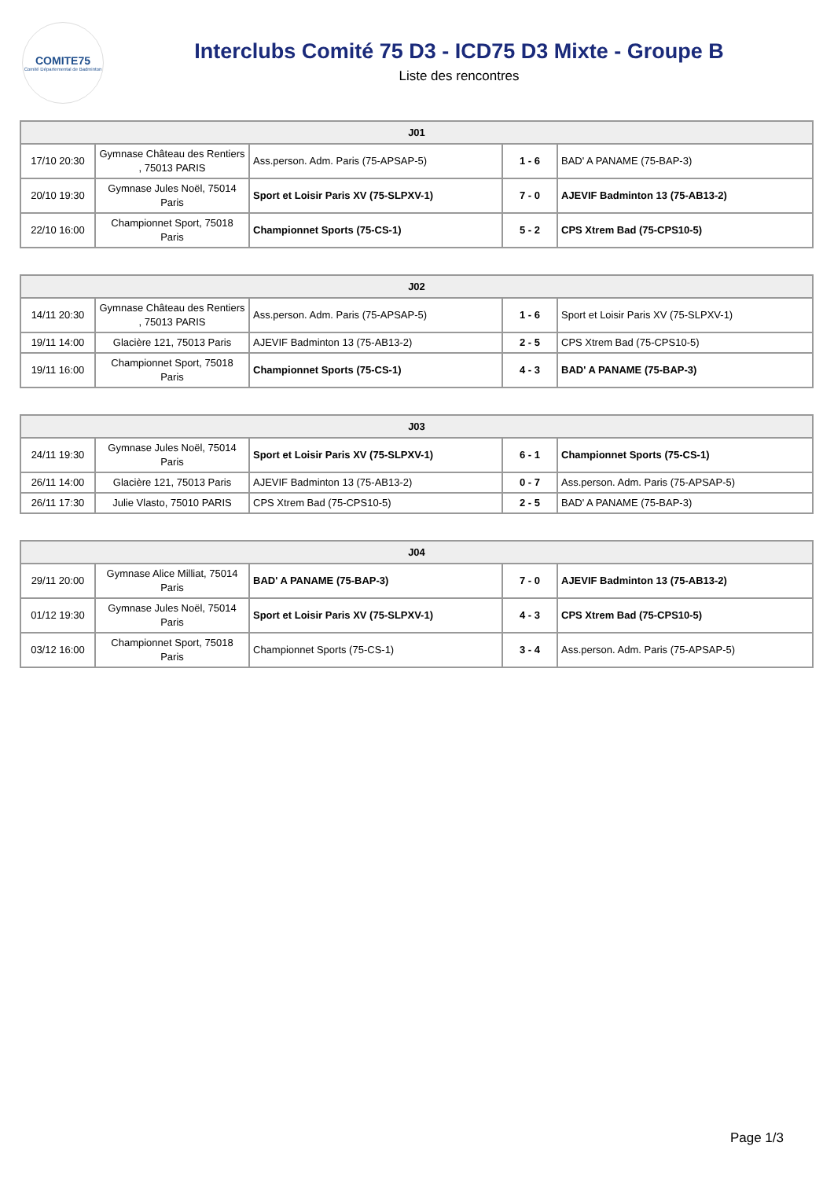COMITE75
Comité Départemental de Badminton
Interclubs Comité 75 D3 - ICD75 D3 Mixte - Groupe B
Liste des rencontres
| J01 | | | | |
| --- | --- | --- | --- | --- |
| 17/10 20:30 | Gymnase Château des Rentiers , 75013 PARIS | Ass.person. Adm. Paris (75-APSAP-5) | 1 - 6 | BAD' A PANAME (75-BAP-3) |
| 20/10 19:30 | Gymnase Jules Noël, 75014 Paris | Sport et Loisir Paris XV (75-SLPXV-1) | 7 - 0 | AJEVIF Badminton 13 (75-AB13-2) |
| 22/10 16:00 | Championnet Sport, 75018 Paris | Championnet Sports (75-CS-1) | 5 - 2 | CPS Xtrem Bad (75-CPS10-5) |
| J02 | | | | |
| --- | --- | --- | --- | --- |
| 14/11 20:30 | Gymnase Château des Rentiers , 75013 PARIS | Ass.person. Adm. Paris (75-APSAP-5) | 1 - 6 | Sport et Loisir Paris XV (75-SLPXV-1) |
| 19/11 14:00 | Glacière 121, 75013 Paris | AJEVIF Badminton 13 (75-AB13-2) | 2 - 5 | CPS Xtrem Bad (75-CPS10-5) |
| 19/11 16:00 | Championnet Sport, 75018 Paris | Championnet Sports (75-CS-1) | 4 - 3 | BAD' A PANAME (75-BAP-3) |
| J03 | | | | |
| --- | --- | --- | --- | --- |
| 24/11 19:30 | Gymnase Jules Noël, 75014 Paris | Sport et Loisir Paris XV (75-SLPXV-1) | 6 - 1 | Championnet Sports (75-CS-1) |
| 26/11 14:00 | Glacière 121, 75013 Paris | AJEVIF Badminton 13 (75-AB13-2) | 0 - 7 | Ass.person. Adm. Paris (75-APSAP-5) |
| 26/11 17:30 | Julie Vlasto, 75010 PARIS | CPS Xtrem Bad (75-CPS10-5) | 2 - 5 | BAD' A PANAME (75-BAP-3) |
| J04 | | | | |
| --- | --- | --- | --- | --- |
| 29/11 20:00 | Gymnase Alice Milliat, 75014 Paris | BAD' A PANAME (75-BAP-3) | 7 - 0 | AJEVIF Badminton 13 (75-AB13-2) |
| 01/12 19:30 | Gymnase Jules Noël, 75014 Paris | Sport et Loisir Paris XV (75-SLPXV-1) | 4 - 3 | CPS Xtrem Bad (75-CPS10-5) |
| 03/12 16:00 | Championnet Sport, 75018 Paris | Championnet Sports (75-CS-1) | 3 - 4 | Ass.person. Adm. Paris (75-APSAP-5) |
Page 1/3